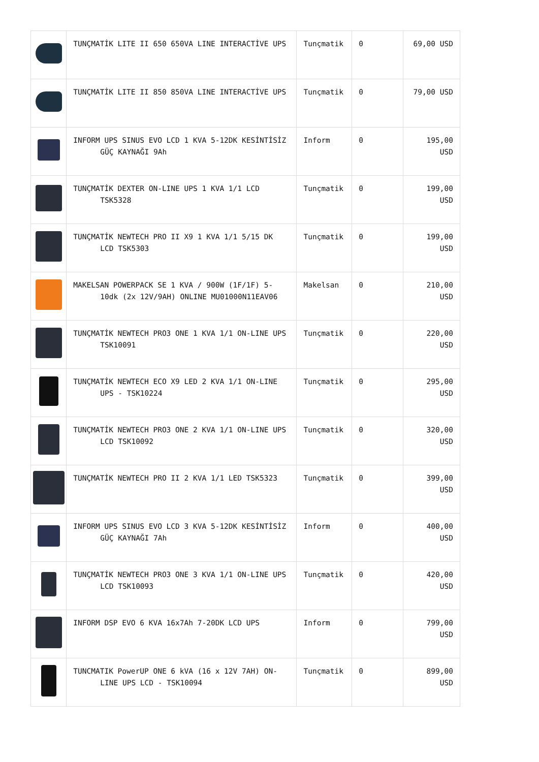| | TUNÇMATİK LITE II 650 650VA LINE INTERACTİVE UPS | Tunçmatik | 0 | 69,00 USD |
| | TUNÇMATİK LITE II 850 850VA LINE INTERACTİVE UPS | Tunçmatik | 0 | 79,00 USD |
| | INFORM UPS SINUS EVO LCD 1 KVA 5-12DK KESİNTİSİZ GÜÇ KAYNAĞI 9Ah | Inform | 0 | 195,00 USD |
| | TUNÇMATİK DEXTER ON-LINE UPS 1 KVA 1/1 LCD TSK5328 | Tunçmatik | 0 | 199,00 USD |
| | TUNÇMATİK NEWTECH PRO II X9 1 KVA 1/1 5/15 DK LCD TSK5303 | Tunçmatik | 0 | 199,00 USD |
| | MAKELSAN POWERPACK SE 1 KVA / 900W (1F/1F) 5-10dk (2x 12V/9AH) ONLINE MU01000N11EAV06 | Makelsan | 0 | 210,00 USD |
| | TUNÇMATİK NEWTECH PRO3 ONE 1 KVA 1/1 ON-LINE UPS TSK10091 | Tunçmatik | 0 | 220,00 USD |
| | TUNÇMATİK NEWTECH ECO X9 LED 2 KVA 1/1 ON-LINE UPS - TSK10224 | Tunçmatik | 0 | 295,00 USD |
| | TUNÇMATİK NEWTECH PRO3 ONE 2 KVA 1/1 ON-LINE UPS LCD TSK10092 | Tunçmatik | 0 | 320,00 USD |
| | TUNÇMATİK NEWTECH PRO II 2 KVA 1/1 LED TSK5323 | Tunçmatik | 0 | 399,00 USD |
| | INFORM UPS SINUS EVO LCD 3 KVA 5-12DK KESİNTİSİZ GÜÇ KAYNAĞI 7Ah | Inform | 0 | 400,00 USD |
| | TUNÇMATİK NEWTECH PRO3 ONE 3 KVA 1/1 ON-LINE UPS LCD TSK10093 | Tunçmatik | 0 | 420,00 USD |
| | INFORM DSP EVO 6 KVA 16x7Ah 7-20DK LCD UPS | Inform | 0 | 799,00 USD |
| | TUNCMATIK PowerUP ONE 6 kVA (16 x 12V 7AH) ON-LINE UPS LCD - TSK10094 | Tunçmatik | 0 | 899,00 USD |